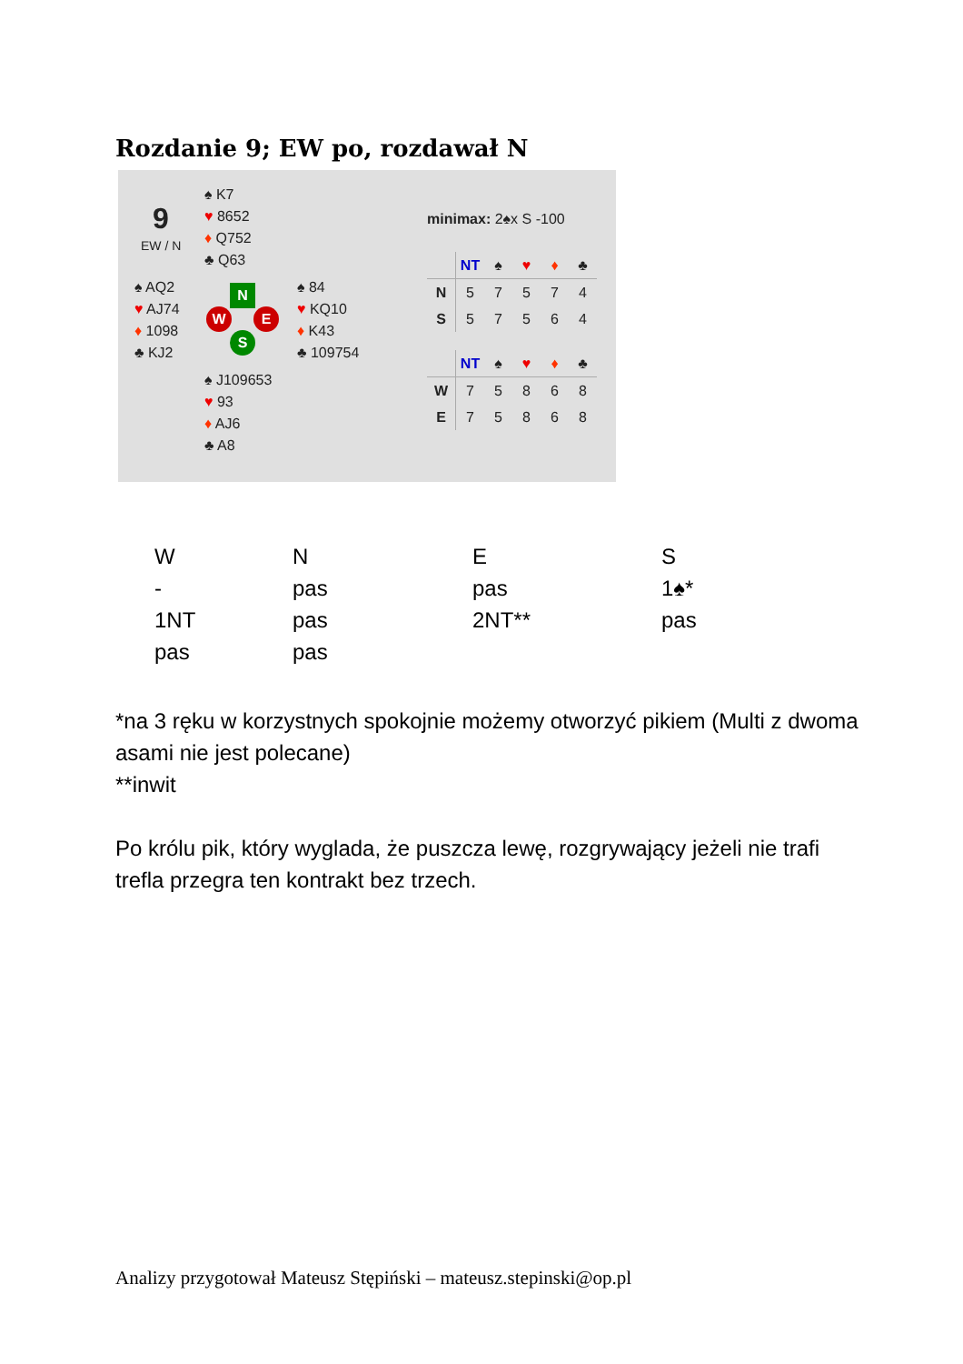Rozdanie 9; EW po, rozdawał N
9
EW / N
♠ K7
♥ 8652
♦ Q752
♣ Q63
♠ AQ2
♥ AJ74
♦ 1098
♣ KJ2
♠ 84
♥ KQ10
♦ K43
♣ 109754
♠ J109653
♥ 93
♦ AJ6
♣ A8
N
W E
S
minimax: 2♠x S -100
| | NT | ♠ | ♥ | ♦ | ♣ |
| --- | --- | --- | --- | --- | --- |
| N | 5 | 7 | 5 | 7 | 4 |
| S | 5 | 7 | 5 | 6 | 4 |
| | NT | ♠ | ♥ | ♦ | ♣ |
| --- | --- | --- | --- | --- | --- |
| W | 7 | 5 | 8 | 6 | 8 |
| E | 7 | 5 | 8 | 6 | 8 |
| W | N | E | S |
| - | pas | pas | 1♠* |
| 1NT | pas | 2NT** | pas |
| pas | pas | | |
*na 3 ręku w korzystnych spokojnie możemy otworzyć pikiem (Multi z dwoma asami nie jest polecane)
**inwit
Po królu pik, który wyglada, że puszcza lewę, rozgrywający jeżeli nie trafi trefla przegra ten kontrakt bez trzech.
Analizy przygotował Mateusz Stępiński – mateusz.stepinski@op.pl